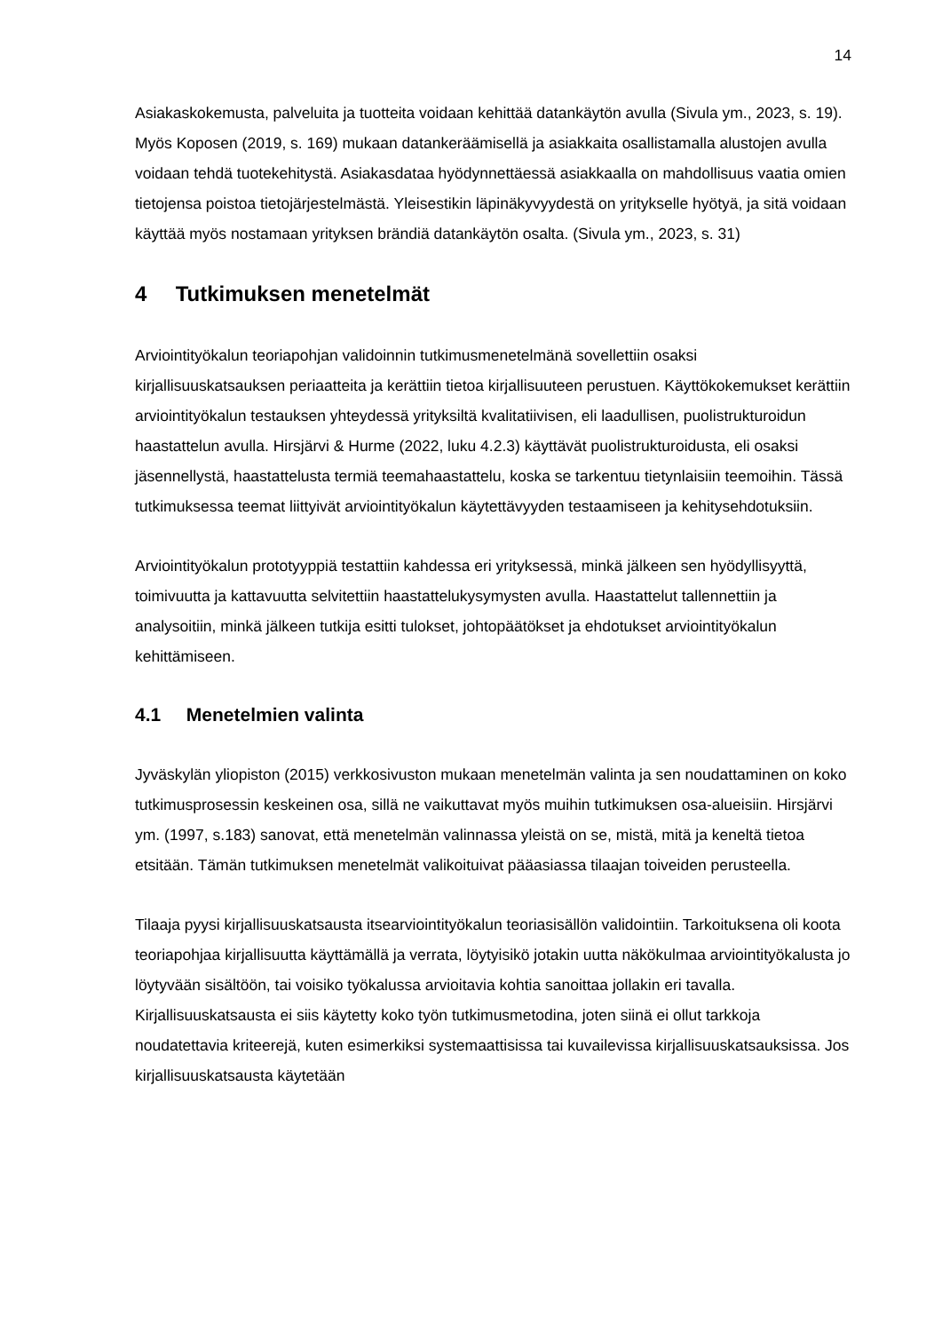14
Asiakaskokemusta, palveluita ja tuotteita voidaan kehittää datankäytön avulla (Sivula ym., 2023, s. 19). Myös Koposen (2019, s. 169) mukaan datankeräämisellä ja asiakkaita osallistamalla alustojen avulla voidaan tehdä tuotekehitystä. Asiakasdataa hyödynnettäessä asiakkaalla on mahdollisuus vaatia omien tietojensa poistoa tietojärjestelmästä. Yleisestikin läpinäkyvyydestä on yritykselle hyötyä, ja sitä voidaan käyttää myös nostamaan yrityksen brändiä datankäytön osalta. (Sivula ym., 2023, s. 31)
4 Tutkimuksen menetelmät
Arviointityökalun teoriapohjan validoinnin tutkimusmenetelmänä sovellettiin osaksi kirjallisuuskatsauksen periaatteita ja kerättiin tietoa kirjallisuuteen perustuen. Käyttökokemukset kerättiin arviointityökalun testauksen yhteydessä yrityksiltä kvalitatiivisen, eli laadullisen, puolistrukturoidun haastattelun avulla. Hirsjärvi & Hurme (2022, luku 4.2.3) käyttävät puolistrukturoidusta, eli osaksi jäsennellystä, haastattelusta termiä teemahaastattelu, koska se tarkentuu tietynlaisiin teemoihin. Tässä tutkimuksessa teemat liittyivät arviointityökalun käytettävyyden testaamiseen ja kehitysehdotuksiin.
Arviointityökalun prototyyppiä testattiin kahdessa eri yrityksessä, minkä jälkeen sen hyödyllisyyttä, toimivuutta ja kattavuutta selvitettiin haastattelukysymysten avulla. Haastattelut tallennettiin ja analysoitiin, minkä jälkeen tutkija esitti tulokset, johtopäätökset ja ehdotukset arviointityökalun kehittämiseen.
4.1 Menetelmien valinta
Jyväskylän yliopiston (2015) verkkosivuston mukaan menetelmän valinta ja sen noudattaminen on koko tutkimusprosessin keskeinen osa, sillä ne vaikuttavat myös muihin tutkimuksen osa-alueisiin. Hirsjärvi ym. (1997, s.183) sanovat, että menetelmän valinnassa yleistä on se, mistä, mitä ja keneltä tietoa etsitään. Tämän tutkimuksen menetelmät valikoituivat pääasiassa tilaajan toiveiden perusteella.
Tilaaja pyysi kirjallisuuskatsausta itsearviointityökalun teoriasisällön validointiin. Tarkoituksena oli koota teoriapohjaa kirjallisuutta käyttämällä ja verrata, löytyisikö jotakin uutta näkökulmaa arviointityökalusta jo löytyvään sisältöön, tai voisiko työkalussa arvioitavia kohtia sanoittaa jollakin eri tavalla. Kirjallisuuskatsausta ei siis käytetty koko työn tutkimusmetodina, joten siinä ei ollut tarkkoja noudatettavia kriteerejä, kuten esimerkiksi systemaattisissa tai kuvailevissa kirjallisuuskatsauksissa. Jos kirjallisuuskatsausta käytetään